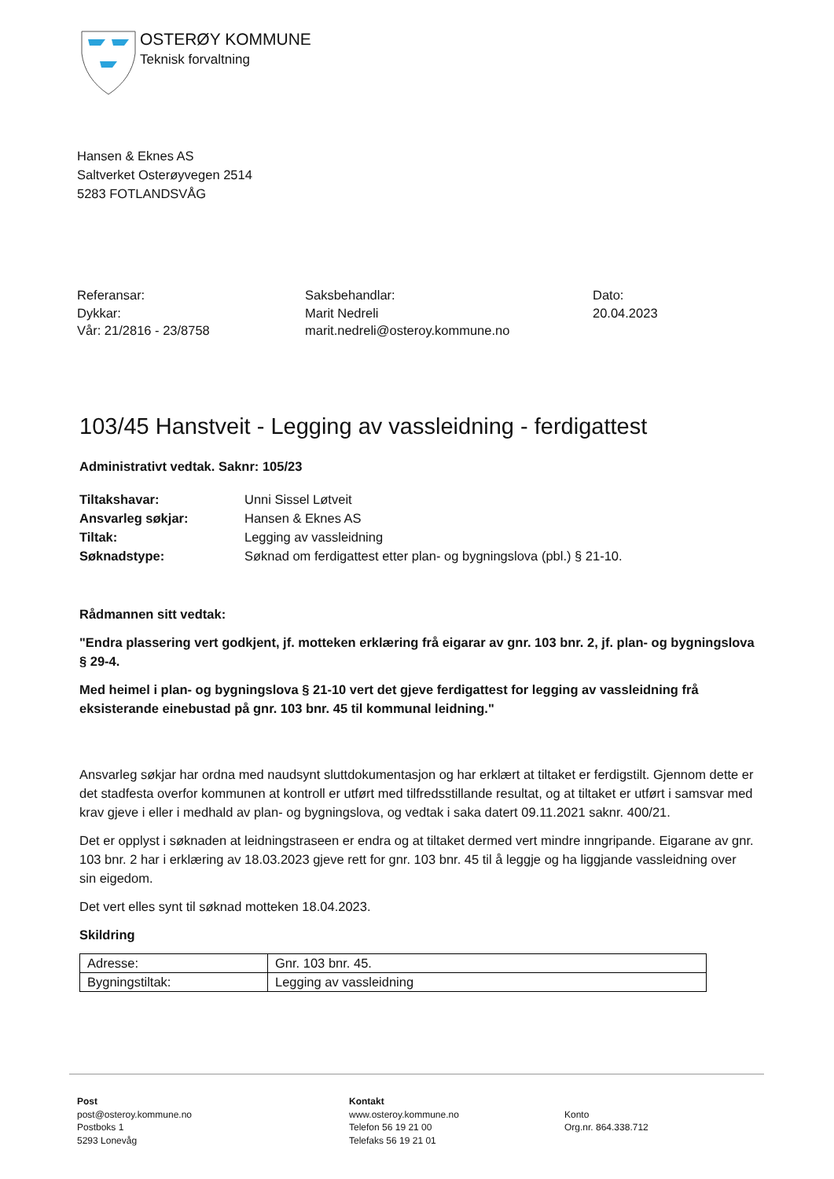OSTERØY KOMMUNE
Teknisk forvaltning
Hansen & Eknes AS
Saltverket Osterøyvegen 2514
5283 FOTLANDSVÅG
Referansar:
Dykkar:
Vår: 21/2816 - 23/8758
Saksbehandlar:
Marit Nedreli
marit.nedreli@osteroy.kommune.no
Dato:
20.04.2023
103/45 Hanstveit - Legging av vassleidning - ferdigattest
Administrativt vedtak. Saknr: 105/23
| Tiltakshavar: | Unni Sissel Løtveit |
| Ansvarleg søkjar: | Hansen & Eknes AS |
| Tiltak: | Legging av vassleidning |
| Søknadstype: | Søknad om ferdigattest etter plan- og bygningslova (pbl.) § 21-10. |
Rådmannen sitt vedtak:
"Endra plassering vert godkjent, jf. motteken erklæring frå eigarar av gnr. 103 bnr. 2, jf. plan- og bygningslova § 29-4.
Med heimel i plan- og bygningslova § 21-10 vert det gjeve ferdigattest for legging av vassleidning frå eksisterande einebustad på gnr. 103 bnr. 45 til kommunal leidning."
Ansvarleg søkjar har ordna med naudsynt sluttdokumentasjon og har erklært at tiltaket er ferdigstilt. Gjennom dette er det stadfesta overfor kommunen at kontroll er utført med tilfredsstillande resultat, og at tiltaket er utført i samsvar med krav gjeve i eller i medhald av plan- og bygningslova, og vedtak i saka datert 09.11.2021 saknr. 400/21.
Det er opplyst i søknaden at leidningstraseen er endra og at tiltaket dermed vert mindre inngripande. Eigarane av gnr. 103 bnr. 2 har i erklæring av 18.03.2023 gjeve rett for gnr. 103 bnr. 45 til å leggje og ha liggjande vassleidning over sin eigedom.
Det vert elles synt til søknad motteken 18.04.2023.
Skildring
| Adresse: | Gnr. 103 bnr. 45. |
| Bygningstiltak: | Legging av vassleidning |
Post
post@osteroy.kommune.no
Postboks 1
5293 Lonevåg
Kontakt
www.osteroy.kommune.no
Telefon 56 19 21 00
Telefaks 56 19 21 01
Konto
Org.nr. 864.338.712